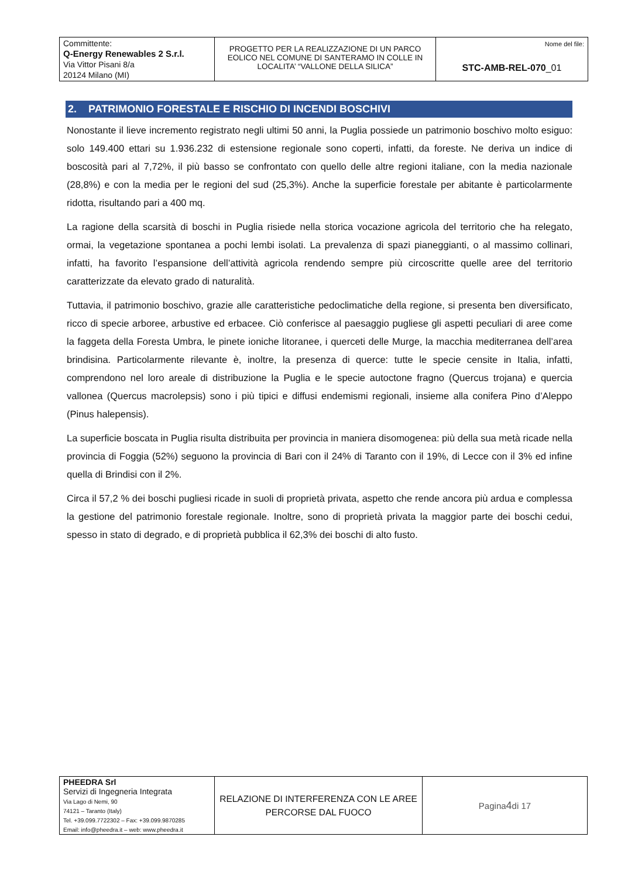| Committente: Q-Energy Renewables 2 S.r.l. Via Vittor Pisani 8/a 20124 Milano (MI) | PROGETTO PER LA REALIZZAZIONE DI UN PARCO EOLICO NEL COMUNE DI SANTERAMO IN COLLE IN LOCALITA’ “VALLONE DELLA SILICA” | Nome del file: STC-AMB-REL-070 _01 |
2. PATRIMONIO FORESTALE E RISCHIO DI INCENDI BOSCHIVI
Nonostante il lieve incremento registrato negli ultimi 50 anni, la Puglia possiede un patrimonio boschivo molto esiguo: solo 149.400 ettari su 1.936.232 di estensione regionale sono coperti, infatti, da foreste. Ne deriva un indice di boscosità pari al 7,72%, il più basso se confrontato con quello delle altre regioni italiane, con la media nazionale (28,8%) e con la media per le regioni del sud (25,3%). Anche la superficie forestale per abitante è particolarmente ridotta, risultando pari a 400 mq.
La ragione della scarsità di boschi in Puglia risiede nella storica vocazione agricola del territorio che ha relegato, ormai, la vegetazione spontanea a pochi lembi isolati. La prevalenza di spazi pianeggianti, o al massimo collinari, infatti, ha favorito l’espansione dell’attività agricola rendendo sempre più circoscritte quelle aree del territorio caratterizzate da elevato grado di naturalità.
Tuttavia, il patrimonio boschivo, grazie alle caratteristiche pedoclimatiche della regione, si presenta ben diversificato, ricco di specie arboree, arbustive ed erbacee. Ciò conferisce al paesaggio pugliese gli aspetti peculiari di aree come la faggeta della Foresta Umbra, le pinete ioniche litoranee, i querceti delle Murge, la macchia mediterranea dell’area brindisina. Particolarmente rilevante è, inoltre, la presenza di querce: tutte le specie censite in Italia, infatti, comprendono nel loro areale di distribuzione la Puglia e le specie autoctone fragno (Quercus trojana) e quercia vallonea (Quercus macrolepsis) sono i più tipici e diffusi endemismi regionali, insieme alla conifera Pino d’Aleppo (Pinus halepensis).
La superficie boscata in Puglia risulta distribuita per provincia in maniera disomogenea: più della sua metà ricade nella provincia di Foggia (52%) seguono la provincia di Bari con il 24% di Taranto con il 19%, di Lecce con il 3% ed infine quella di Brindisi con il 2%.
Circa il 57,2 % dei boschi pugliesi ricade in suoli di proprietà privata, aspetto che rende ancora più ardua e complessa la gestione del patrimonio forestale regionale. Inoltre, sono di proprietà privata la maggior parte dei boschi cedui, spesso in stato di degrado, e di proprietà pubblica il 62,3% dei boschi di alto fusto.
| PHEEDRA Srl Servizi di Ingegneria Integrata Via Lago di Nemi, 90 74121 – Taranto (Italy) Tel. +39.099.7722302 – Fax: +39.099.9870285 Email: info@pheedra.it – web: www.pheedra.it | RELAZIONE DI INTERFERENZA CON LE AREE PERCORSE DAL FUOCO | Pagina 4 di 17 |